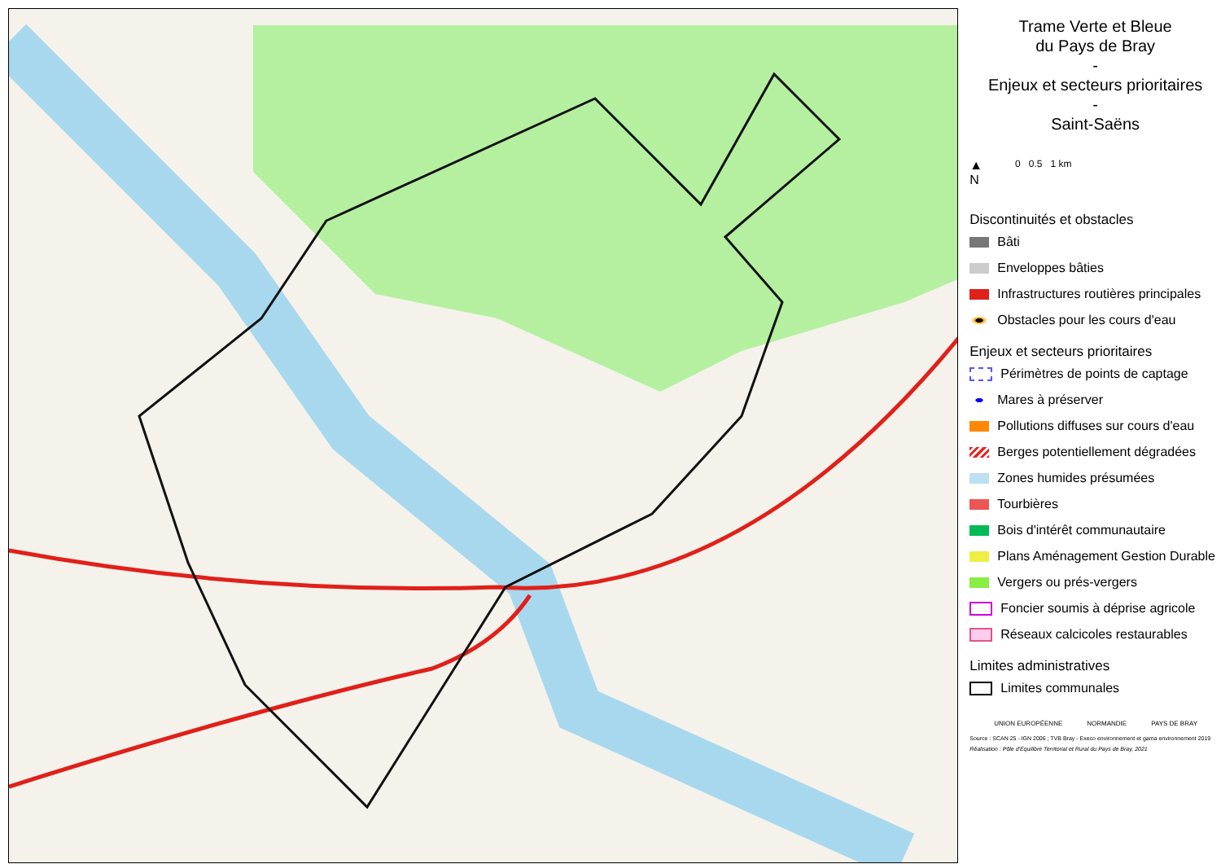Trame Verte et Bleue
du Pays de Bray
-
Enjeux et secteurs prioritaires
-
Saint-Saëns
▲
N 0 0.5 1 km
Discontinuités et obstacles
Bâti
Enveloppes bâties
Infrastructures routières principales
Obstacles pour les cours d'eau
Enjeux et secteurs prioritaires
Périmètres de points de captage
Mares à préserver
Pollutions diffuses sur cours d'eau
Berges potentiellement dégradées
Zones humides présumées
Tourbières
Bois d'intérêt communautaire
Plans Aménagement Gestion Durable
Vergers ou prés-vergers
Foncier soumis à déprise agricole
Réseaux calcicoles restaurables
Limites administratives
Limites communales
UNION EUROPÉENNE NORMANDIE PAYS DE BRAY
Source : SCAN 25 - IGN 2006 ; TVB Bray - Execo environnement et gama environnement 2019
Réalisation : Pôle d'Équilibre Territorial et Rural du Pays de Bray, 2021